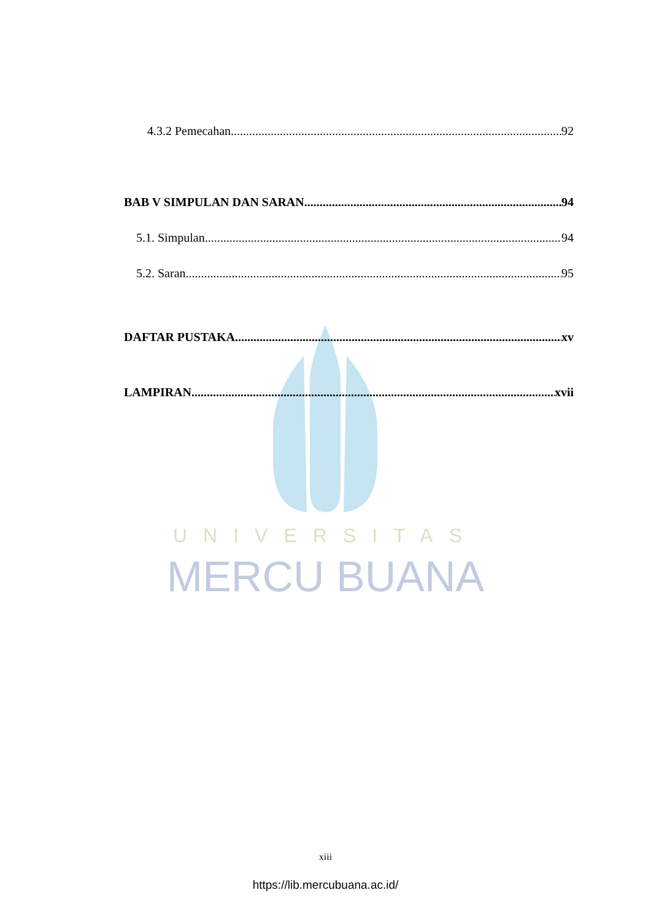UNIVERSITAS
MERCU BUANA
4.3.2 Pemecahan 92
BAB V SIMPULAN DAN SARAN 94
5.1. Simpulan 94
5.2. Saran 95
DAFTAR PUSTAKA xv
LAMPIRAN xvii
xiii
https://lib.mercubuana.ac.id/